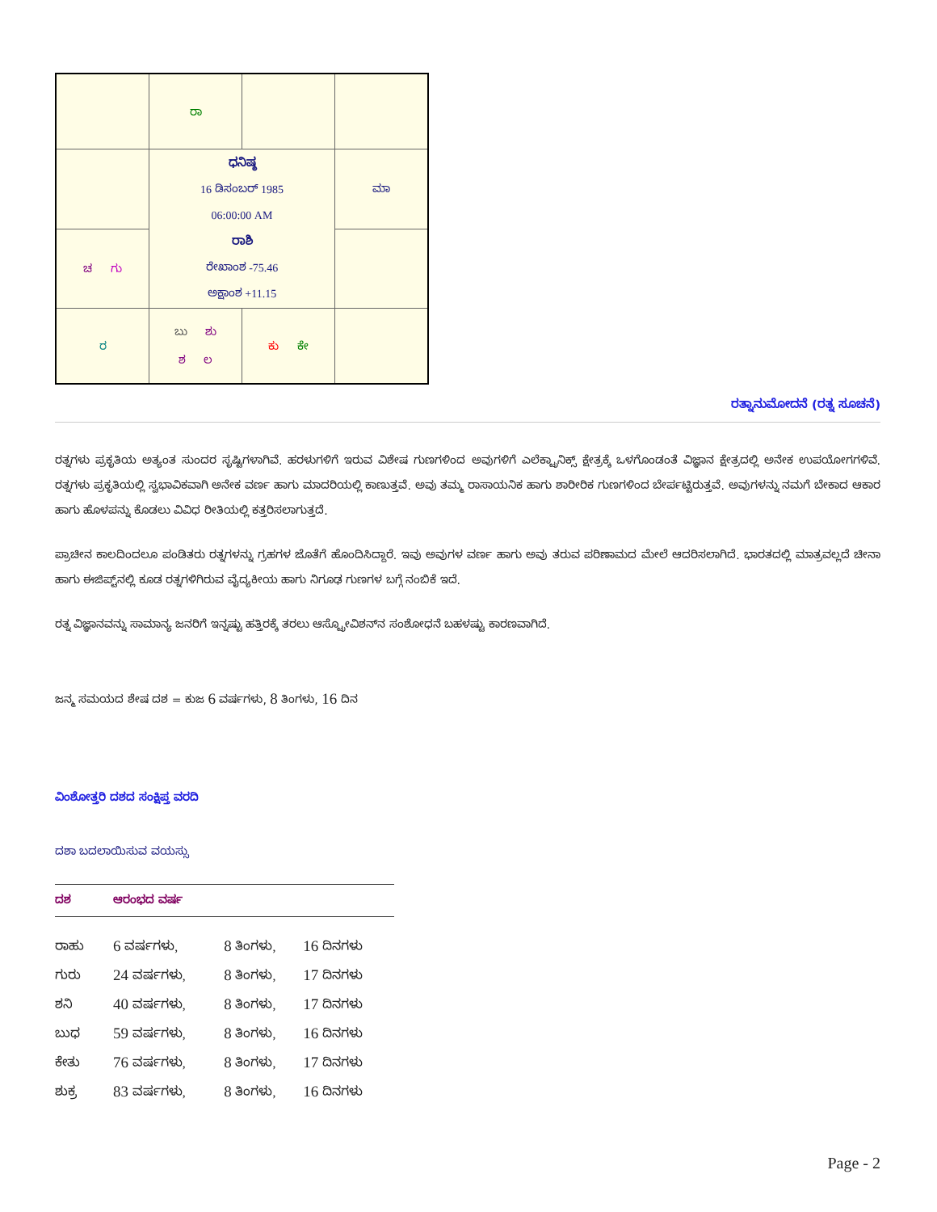| | ರಾ | | |
| | ಧನಿಷ್ಠ 16 ಡಿಸಂಬರ್ 1985 06:00:00 AM ರಾಶಿ ರೇಖಾಂಶ -75.46 ಅಕ್ಷಾಂಶ +11.15 | | ಮಾ |
| ಚ ಗು | | | |
| ರ | ಬು ಶು ಶ ಲ | ಕು ಕೇ | |
ರತ್ನಾನುಮೋದನೆ (ರತ್ನ ಸೂಚನೆ)
ರತ್ನಗಳು ಪ್ರಕೃತಿಯ ಅತ್ಯಂತ ಸುಂದರ ಸೃಷ್ಟಿಗಳಾಗಿವೆ. ಹರಳುಗಳಿಗೆ ಇರುವ ವಿಶೇಷ ಗುಣಗಳಿಂದ ಅವುಗಳಿಗೆ ಎಲೆಕ್ಟ್ರಾನಿಕ್ಸ್ ಕ್ಷೇತ್ರಕ್ಕೆ ಒಳಗೊಂಡಂತೆ ವಿಜ್ಞಾನ ಕ್ಷೇತ್ರದಲ್ಲಿ ಅನೇಕ ಉಪಯೋಗಗಳಿವೆ. ರತ್ನಗಳು ಪ್ರಕೃತಿಯಲ್ಲಿ ಸ್ವಭಾವಿಕವಾಗಿ ಅನೇಕ ವರ್ಣ ಹಾಗು ಮಾದರಿಯಲ್ಲಿ ಕಾಣುತ್ತವೆ. ಅವು ತಮ್ಮ ರಾಸಾಯನಿಕ ಹಾಗು ಶಾರೀರಿಕ ಗುಣಗಳಿಂದ ಬೇರ್ಪಟ್ಟಿರುತ್ತವೆ. ಅವುಗಳನ್ನು ನಮಗೆ ಬೇಕಾದ ಆಕಾರ ಹಾಗು ಹೊಳಪನ್ನು ಕೊಡಲು ವಿವಿಧ ರೀತಿಯಲ್ಲಿ ಕತ್ತರಿಸಲಾಗುತ್ತದೆ.
ಪ್ರಾಚೀನ ಕಾಲದಿಂದಲೂ ಪಂಡಿತರು ರತ್ನಗಳನ್ನು ಗ್ರಹಗಳ ಜೊತೆಗೆ ಹೊಂದಿಸಿದ್ದಾರೆ. ಇವು ಅವುಗಳ ವರ್ಣ ಹಾಗು ಅವು ತರುವ ಪರಿಣಾಮದ ಮೇಲೆ ಆದರಿಸಲಾಗಿದೆ. ಭಾರತದಲ್ಲಿ ಮಾತ್ರವಲ್ಲದೆ ಚೀನಾ ಹಾಗು ಈಜಿಪ್ಟ್‌ನಲ್ಲಿ ಕೂಡ ರತ್ನಗಳಿಗಿರುವ ವೈದ್ಯಕೀಯ ಹಾಗು ನಿಗೂಢ ಗುಣಗಳ ಬಗ್ಗೆ ನಂಬಿಕೆ ಇದೆ.
ರತ್ನ ವಿಜ್ಞಾನವನ್ನು ಸಾಮಾನ್ಯ ಜನರಿಗೆ ಇನ್ನಷ್ಟು ಹತ್ತಿರಕ್ಕೆ ತರಲು ಆಸ್ಟ್ರೋವಿಶನ್‌ನ ಸಂಶೋಧನೆ ಬಹಳಷ್ಟು ಕಾರಣವಾಗಿದೆ.
ಜನ್ಮ ಸಮಯದ ಶೇಷ ದಶ = ಕುಜ 6 ವರ್ಷಗಳು, 8 ತಿಂಗಳು, 16 ದಿನ
ವಿಂಶೋತ್ತರಿ ದಶದ ಸಂಕ್ಷಿಪ್ತ ವರದಿ
ದಶಾ ಬದಲಾಯಿಸುವ ವಯಸ್ಸು
| ದಶ | ಆರಂಭದ ವರ್ಷ | | |
| --- | --- | --- | --- |
| ರಾಹು | 6 ವರ್ಷಗಳು, | 8 ತಿಂಗಳು, | 16 ದಿನಗಳು |
| ಗುರು | 24 ವರ್ಷಗಳು, | 8 ತಿಂಗಳು, | 17 ದಿನಗಳು |
| ಶನಿ | 40 ವರ್ಷಗಳು, | 8 ತಿಂಗಳು, | 17 ದಿನಗಳು |
| ಬುಧ | 59 ವರ್ಷಗಳು, | 8 ತಿಂಗಳು, | 16 ದಿನಗಳು |
| ಕೇತು | 76 ವರ್ಷಗಳು, | 8 ತಿಂಗಳು, | 17 ದಿನಗಳು |
| ಶುಕ್ರ | 83 ವರ್ಷಗಳು, | 8 ತಿಂಗಳು, | 16 ದಿನಗಳು |
Page - 2